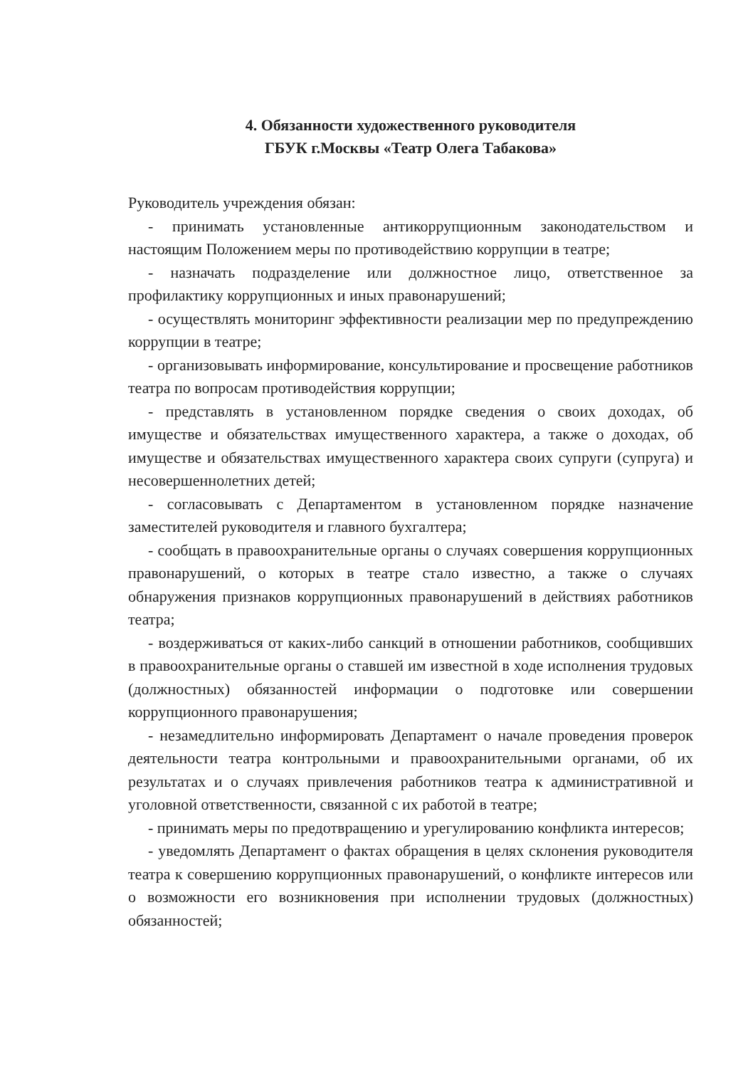4. Обязанности художественного руководителя
ГБУК г.Москвы «Театр Олега Табакова»
Руководитель учреждения обязан:
- принимать установленные антикоррупционным законодательством и настоящим Положением меры по противодействию коррупции в театре;
- назначать подразделение или должностное лицо, ответственное за профилактику коррупционных и иных правонарушений;
- осуществлять мониторинг эффективности реализации мер по предупреждению коррупции в театре;
- организовывать информирование, консультирование и просвещение работников театра по вопросам противодействия коррупции;
- представлять в установленном порядке сведения о своих доходах, об имуществе и обязательствах имущественного характера, а также о доходах, об имуществе и обязательствах имущественного характера своих супруги (супруга) и несовершеннолетних детей;
- согласовывать с Департаментом в установленном порядке назначение заместителей руководителя и главного бухгалтера;
- сообщать в правоохранительные органы о случаях совершения коррупционных правонарушений, о которых в театре стало известно, а также о случаях обнаружения признаков коррупционных правонарушений в действиях работников театра;
- воздерживаться от каких-либо санкций в отношении работников, сообщивших в правоохранительные органы о ставшей им известной в ходе исполнения трудовых (должностных) обязанностей информации о подготовке или совершении коррупционного правонарушения;
- незамедлительно информировать Департамент о начале проведения проверок деятельности театра контрольными и правоохранительными органами, об их результатах и о случаях привлечения работников театра к административной и уголовной ответственности, связанной с их работой в театре;
- принимать меры по предотвращению и урегулированию конфликта интересов;
- уведомлять Департамент о фактах обращения в целях склонения руководителя театра к совершению коррупционных правонарушений, о конфликте интересов или о возможности его возникновения при исполнении трудовых (должностных) обязанностей;